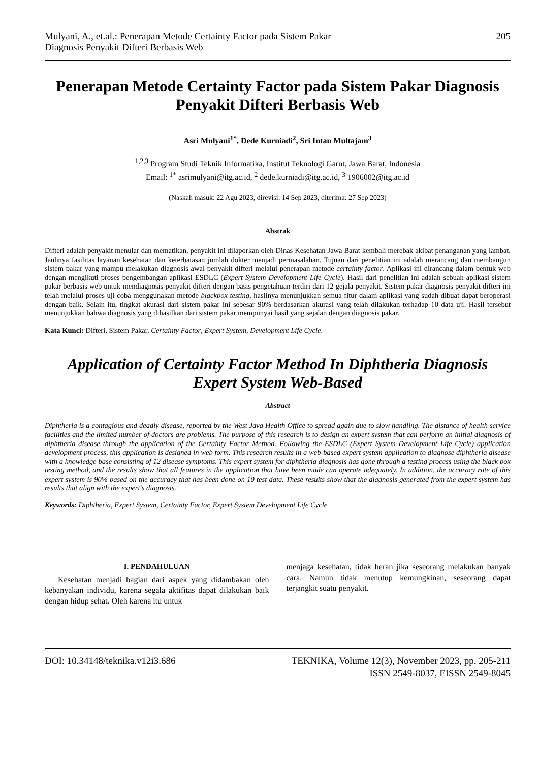Mulyani, A., et.al.: Penerapan Metode Certainty Factor pada Sistem Pakar
Diagnosis Penyakit Difteri Berbasis Web
205
Penerapan Metode Certainty Factor pada Sistem Pakar Diagnosis Penyakit Difteri Berbasis Web
Asri Mulyani<sup>1*</sup>, Dede Kurniadi<sup>2</sup>, Sri Intan Multajam<sup>3</sup>
<sup>1,2,3</sup> Program Studi Teknik Informatika, Institut Teknologi Garut, Jawa Barat, Indonesia
Email: <sup>1*</sup> asrimulyani@itg.ac.id, <sup>2</sup> dede.kurniadi@itg.ac.id, <sup>3</sup> 1906002@itg.ac.id
(Naskah masuk: 22 Agu 2023, direvisi: 14 Sep 2023, diterima: 27 Sep 2023)
Abstrak
Difteri adalah penyakit menular dan mematikan, penyakit ini dilaporkan oleh Dinas Kesehatan Jawa Barat kembali merebak akibat penanganan yang lambat. Jauhnya fasilitas layanan kesehatan dan keterbatasan jumlah dokter menjadi permasalahan. Tujuan dari penelitian ini adalah merancang dan membangun sistem pakar yang mampu melakukan diagnosis awal penyakit difteri melalui penerapan metode certainty factor. Aplikasi ini dirancang dalam bentuk web dengan mengikuti proses pengembangan aplikasi ESDLC (Expert System Development Life Cycle). Hasil dari penelitian ini adalah sebuah aplikasi sistem pakar berbasis web untuk mendiagnosis penyakit difteri dengan basis pengetahuan terdiri dari 12 gejala penyakit. Sistem pakar diagnosis penyakit difteri ini telah melalui proses uji coba menggunakan metode blackbox testing, hasilnya menunjukkan semua fitur dalam aplikasi yang sudah dibuat dapat beroperasi dengan baik. Selain itu, tingkat akurasi dari sistem pakar ini sebesar 90% berdasarkan akurasi yang telah dilakukan terhadap 10 data uji. Hasil tersebut menunjukkan bahwa diagnosis yang dihasilkan dari sistem pakar mempunyai hasil yang sejalan dengan diagnosis pakar.
Kata Kunci: Difteri, Sistem Pakar, Certainty Factor, Expert System, Development Life Cycle.
Application of Certainty Factor Method In Diphtheria Diagnosis Expert System Web-Based
Abstract
Diphtheria is a contagious and deadly disease, reported by the West Java Health Office to spread again due to slow handling. The distance of health service facilities and the limited number of doctors are problems. The purpose of this research is to design an expert system that can perform an initial diagnosis of diphtheria disease through the application of the Certainty Factor Method. Following the ESDLC (Expert System Development Life Cycle) application development process, this application is designed in web form. This research results in a web-based expert system application to diagnose diphtheria disease with a knowledge base consisting of 12 disease symptoms. This expert system for diphtheria diagnosis has gone through a testing process using the black box testing method, and the results show that all features in the application that have been made can operate adequately. In addition, the accuracy rate of this expert system is 90% based on the accuracy that has been done on 10 test data. These results show that the diagnosis generated from the expert system has results that align with the expert's diagnosis.
Keywords: Diphtheria, Expert System, Certainty Factor, Expert System Development Life Cycle.
I. PENDAHULUAN
Kesehatan menjadi bagian dari aspek yang didambakan oleh kebanyakan individu, karena segala aktifitas dapat dilakukan baik dengan hidup sehat. Oleh karena itu untuk
menjaga kesehatan, tidak heran jika seseorang melakukan banyak cara. Namun tidak menutup kemungkinan, seseorang dapat terjangkit suatu penyakit.
DOI: 10.34148/teknika.v12i3.686
TEKNIKA, Volume 12(3), November 2023, pp. 205-211
ISSN 2549-8037, EISSN 2549-8045